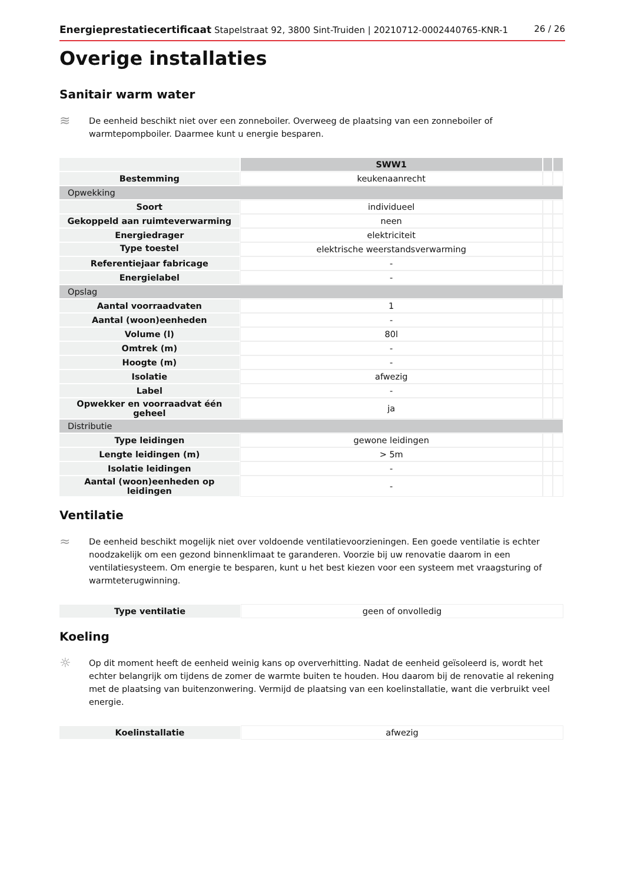Energieprestatiecertificaat Stapelstraat 92, 3800 Sint-Truiden | 20210712-0002440765-KNR-1 26 / 26
Overige installaties
Sanitair warm water
≋
De eenheid beschikt niet over een zonneboiler. Overweeg de plaatsing van een zonneboiler of warmtepompboiler. Daarmee kunt u energie besparen.
| | SWW1 | | |
| Bestemming | keukenaanrecht | | |
| Opwekking | | | |
| Soort | individueel | | |
| Gekoppeld aan ruimteverwarming | neen | | |
| Energiedrager | elektriciteit | | |
| Type toestel | elektrische weerstandsverwarming | | |
| Referentiejaar fabricage | - | | |
| Energielabel | - | | |
| Opslag | | | |
| Aantal voorraadvaten | 1 | | |
| Aantal (woon)eenheden | - | | |
| Volume (l) | 80l | | |
| Omtrek (m) | - | | |
| Hoogte (m) | - | | |
| Isolatie | afwezig | | |
| Label | - | | |
| Opwekker en voorraadvat één geheel | ja | | |
| Distributie | | | |
| Type leidingen | gewone leidingen | | |
| Lengte leidingen (m) | > 5m | | |
| Isolatie leidingen | - | | |
| Aantal (woon)eenheden op leidingen | - | | |
Ventilatie
≈
De eenheid beschikt mogelijk niet over voldoende ventilatievoorzieningen. Een goede ventilatie is echter noodzakelijk om een gezond binnenklimaat te garanderen. Voorzie bij uw renovatie daarom in een ventilatiesysteem. Om energie te besparen, kunt u het best kiezen voor een systeem met vraagsturing of warmteterugwinning.
| Type ventilatie | geen of onvolledig |
Koeling
☼
Op dit moment heeft de eenheid weinig kans op oververhitting. Nadat de eenheid geïsoleerd is, wordt het echter belangrijk om tijdens de zomer de warmte buiten te houden. Hou daarom bij de renovatie al rekening met de plaatsing van buitenzonwering. Vermijd de plaatsing van een koelinstallatie, want die verbruikt veel energie.
| Koelinstallatie | afwezig |